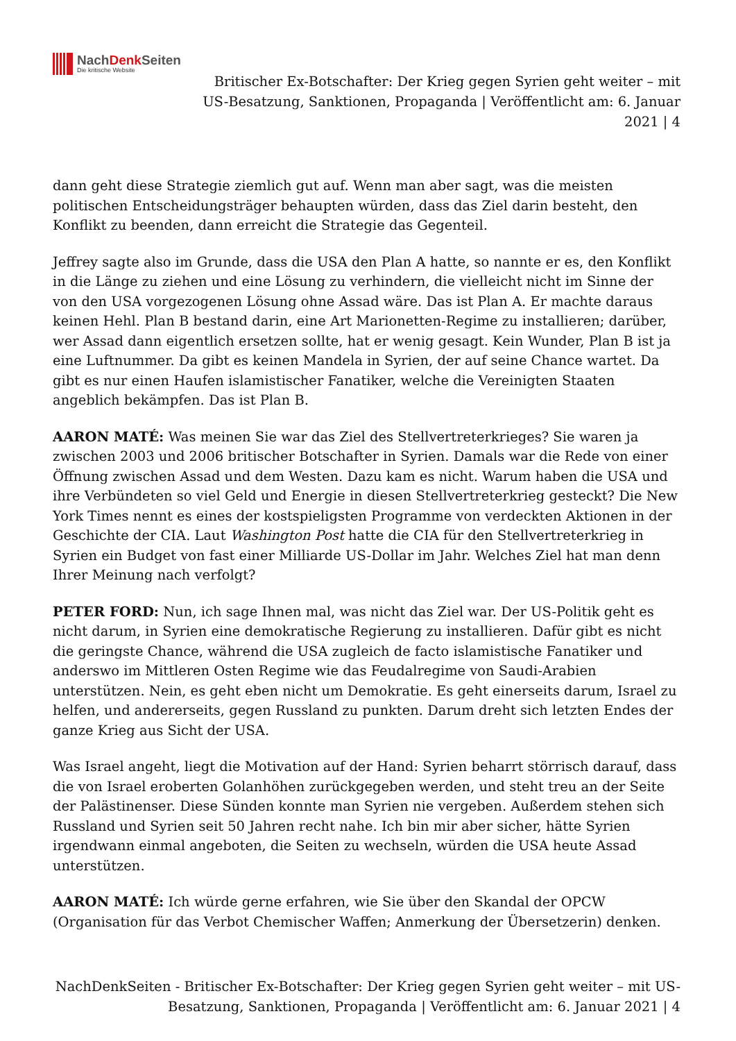NachDenk Seiten
Die kritische Website
Britischer Ex-Botschafter: Der Krieg gegen Syrien geht weiter – mit US-Besatzung, Sanktionen, Propaganda | Veröffentlicht am: 6. Januar 2021 | 4
dann geht diese Strategie ziemlich gut auf. Wenn man aber sagt, was die meisten politischen Entscheidungsträger behaupten würden, dass das Ziel darin besteht, den Konflikt zu beenden, dann erreicht die Strategie das Gegenteil.
Jeffrey sagte also im Grunde, dass die USA den Plan A hatte, so nannte er es, den Konflikt in die Länge zu ziehen und eine Lösung zu verhindern, die vielleicht nicht im Sinne der von den USA vorgezogenen Lösung ohne Assad wäre. Das ist Plan A. Er machte daraus keinen Hehl. Plan B bestand darin, eine Art Marionetten-Regime zu installieren; darüber, wer Assad dann eigentlich ersetzen sollte, hat er wenig gesagt. Kein Wunder, Plan B ist ja eine Luftnummer. Da gibt es keinen Mandela in Syrien, der auf seine Chance wartet. Da gibt es nur einen Haufen islamistischer Fanatiker, welche die Vereinigten Staaten angeblich bekämpfen. Das ist Plan B.
AARON MATÉ: Was meinen Sie war das Ziel des Stellvertreterkrieges? Sie waren ja zwischen 2003 und 2006 britischer Botschafter in Syrien. Damals war die Rede von einer Öffnung zwischen Assad und dem Westen. Dazu kam es nicht. Warum haben die USA und ihre Verbündeten so viel Geld und Energie in diesen Stellvertreterkrieg gesteckt? Die New York Times nennt es eines der kostspieligsten Programme von verdeckten Aktionen in der Geschichte der CIA. Laut Washington Post hatte die CIA für den Stellvertreterkrieg in Syrien ein Budget von fast einer Milliarde US-Dollar im Jahr. Welches Ziel hat man denn Ihrer Meinung nach verfolgt?
PETER FORD: Nun, ich sage Ihnen mal, was nicht das Ziel war. Der US-Politik geht es nicht darum, in Syrien eine demokratische Regierung zu installieren. Dafür gibt es nicht die geringste Chance, während die USA zugleich de facto islamistische Fanatiker und anderswo im Mittleren Osten Regime wie das Feudalregime von Saudi-Arabien unterstützen. Nein, es geht eben nicht um Demokratie. Es geht einerseits darum, Israel zu helfen, und andererseits, gegen Russland zu punkten. Darum dreht sich letzten Endes der ganze Krieg aus Sicht der USA.
Was Israel angeht, liegt die Motivation auf der Hand: Syrien beharrt störrisch darauf, dass die von Israel eroberten Golanhöhen zurückgegeben werden, und steht treu an der Seite der Palästinenser. Diese Sünden konnte man Syrien nie vergeben. Außerdem stehen sich Russland und Syrien seit 50 Jahren recht nahe. Ich bin mir aber sicher, hätte Syrien irgendwann einmal angeboten, die Seiten zu wechseln, würden die USA heute Assad unterstützen.
AARON MATÉ: Ich würde gerne erfahren, wie Sie über den Skandal der OPCW (Organisation für das Verbot Chemischer Waffen; Anmerkung der Übersetzerin) denken.
NachDenkSeiten - Britischer Ex-Botschafter: Der Krieg gegen Syrien geht weiter – mit US-Besatzung, Sanktionen, Propaganda | Veröffentlicht am: 6. Januar 2021 | 4